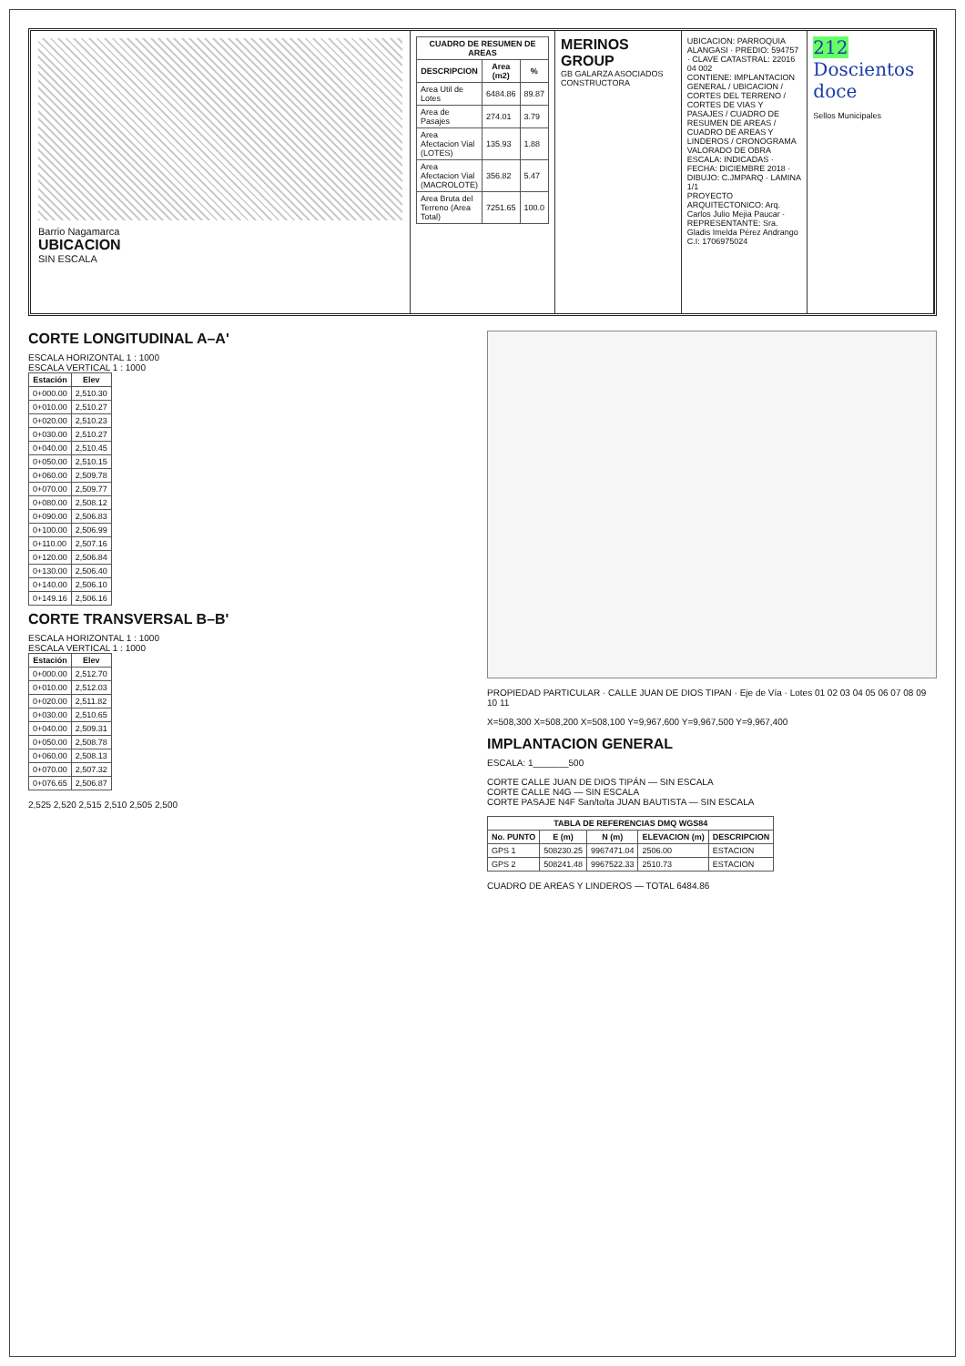Barrio Nagamarca
UBICACION
SIN ESCALA
| CUADRO DE RESUMEN DE AREAS | | |
| --- | --- | --- |
| DESCRIPCION | Area (m2) | % |
| Area Util de Lotes | 6484.86 | 89.87 |
| Area de Pasajes | 274.01 | 3.79 |
| Area Afectacion Vial (LOTES) | 135.93 | 1.88 |
| Area Afectacion Vial (MACROLOTE) | 356.82 | 5.47 |
| Area Bruta del Terreno (Area Total) | 7251.65 | 100.0 |
MERINOS GROUP
GB GALARZA ASOCIADOS
CONSTRUCTORA
UBICACION: PARROQUIA ALANGASI · PREDIO: 594757 · CLAVE CATASTRAL: 22016 04 002
CONTIENE: IMPLANTACION GENERAL / UBICACION / CORTES DEL TERRENO / CORTES DE VIAS Y PASAJES / CUADRO DE RESUMEN DE AREAS / CUADRO DE AREAS Y LINDEROS / CRONOGRAMA VALORADO DE OBRA
ESCALA: INDICADAS · FECHA: DICIEMBRE 2018 · DIBUJO: C.JMPARQ · LAMINA 1/1
PROYECTO ARQUITECTONICO: Arq. Carlos Julio Mejia Paucar · REPRESENTANTE: Sra. Gladis Imelda Pérez Andrango C.I: 1706975024
212 Doscientos doce
Sellos Municipales
CORTE LONGITUDINAL A–A'
ESCALA HORIZONTAL 1 : 1000
ESCALA VERTICAL 1 : 1000
| Estación | Elev |
| --- | --- |
| 0+000.00 | 2,510.30 |
| 0+010.00 | 2,510.27 |
| 0+020.00 | 2,510.23 |
| 0+030.00 | 2,510.27 |
| 0+040.00 | 2,510.45 |
| 0+050.00 | 2,510.15 |
| 0+060.00 | 2,509.78 |
| 0+070.00 | 2,509.77 |
| 0+080.00 | 2,508.12 |
| 0+090.00 | 2,506.83 |
| 0+100.00 | 2,506.99 |
| 0+110.00 | 2,507.16 |
| 0+120.00 | 2,506.84 |
| 0+130.00 | 2,506.40 |
| 0+140.00 | 2,506.10 |
| 0+149.16 | 2,506.16 |
CORTE TRANSVERSAL B–B'
ESCALA HORIZONTAL 1 : 1000
ESCALA VERTICAL 1 : 1000
| Estación | Elev |
| --- | --- |
| 0+000.00 | 2,512.70 |
| 0+010.00 | 2,512.03 |
| 0+020.00 | 2,511.82 |
| 0+030.00 | 2,510.65 |
| 0+040.00 | 2,509.31 |
| 0+050.00 | 2,508.78 |
| 0+060.00 | 2,508.13 |
| 0+070.00 | 2,507.32 |
| 0+076.65 | 2,506.87 |
2,525 2,520 2,515 2,510 2,505 2,500
PROPIEDAD PARTICULAR · CALLE JUAN DE DIOS TIPAN · Eje de Vía · Lotes 01 02 03 04 05 06 07 08 09 10 11
X=508,300 X=508,200 X=508,100 Y=9,967,600 Y=9,967,500 Y=9,967,400
IMPLANTACION GENERAL
ESCALA: 1_______500
CORTE CALLE JUAN DE DIOS TIPÁN — SIN ESCALA
CORTE CALLE N4G — SIN ESCALA
CORTE PASAJE N4F San/to/ta JUAN BAUTISTA — SIN ESCALA
| TABLA DE REFERENCIAS DMQ WGS84 | | | | |
| --- | --- | --- | --- | --- |
| No. PUNTO | E (m) | N (m) | ELEVACION (m) | DESCRIPCION |
| GPS 1 | 508230.25 | 9967471.04 | 2506.00 | ESTACION |
| GPS 2 | 508241.48 | 9967522.33 | 2510.73 | ESTACION |
CUADRO DE AREAS Y LINDEROS — TOTAL 6484.86